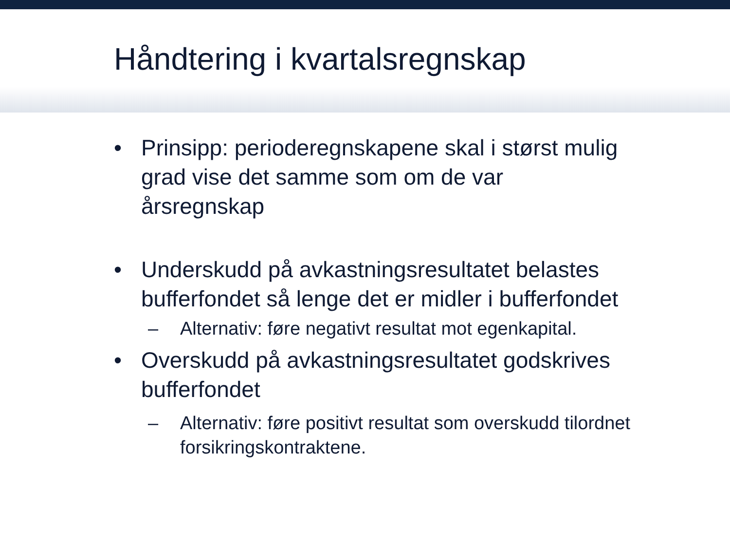Håndtering i kvartalsregnskap
• Prinsipp: perioderegnskapene skal i størst mulig
grad vise det samme som om de var
årsregnskap
• Underskudd på avkastningsresultatet belastes
bufferfondet så lenge det er midler i bufferfondet
– Alternativ: føre negativt resultat mot egenkapital.
• Overskudd på avkastningsresultatet godskrives
bufferfondet
– Alternativ: føre positivt resultat som overskudd tilordnet
forsikringskontraktene.